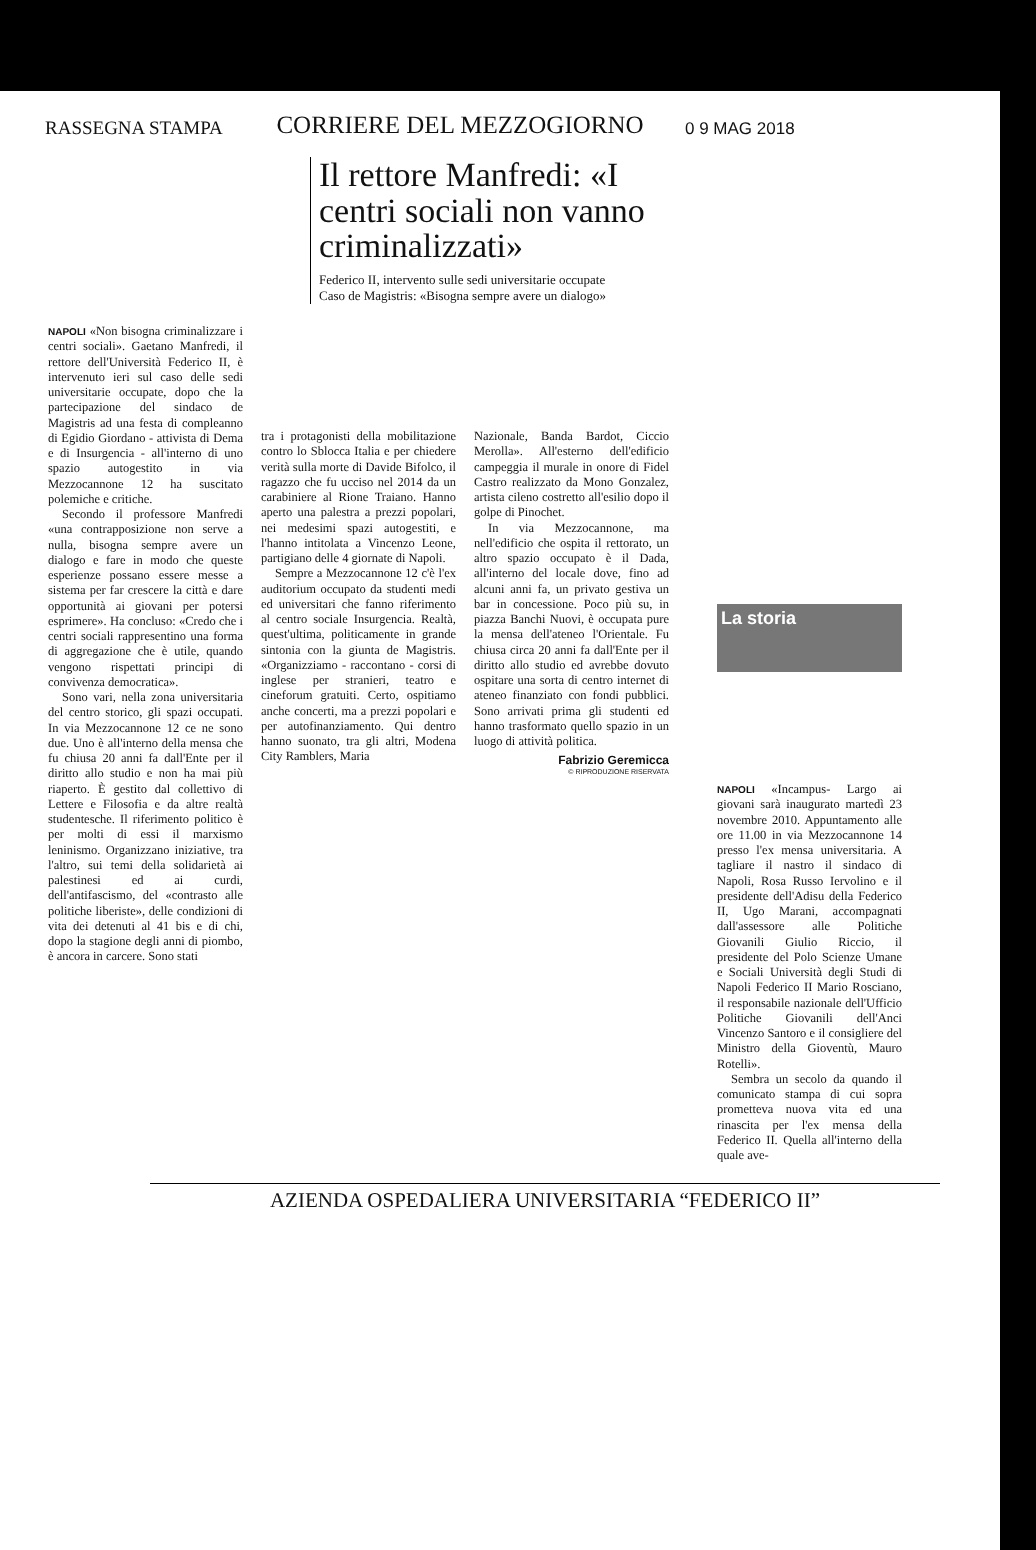RASSEGNA STAMPA
CORRIERE DEL MEZZOGIORNO
0 9 MAG 2018
Il rettore Manfredi: «I centri sociali non vanno criminalizzati»
Federico II, intervento sulle sedi universitarie occupate
Caso de Magistris: «Bisogna sempre avere un dialogo»
NAPOLI «Non bisogna criminalizzare i centri sociali». Gaetano Manfredi, il rettore dell'Università Federico II, è intervenuto ieri sul caso delle sedi universitarie occupate, dopo che la partecipazione del sindaco de Magistris ad una festa di compleanno di Egidio Giordano - attivista di Dema e di Insurgencia - all'interno di uno spazio autogestito in via Mezzocannone 12 ha suscitato polemiche e critiche.
Secondo il professore Manfredi «una contrapposizione non serve a nulla, bisogna sempre avere un dialogo e fare in modo che queste esperienze possano essere messe a sistema per far crescere la città e dare opportunità ai giovani per potersi esprimere». Ha concluso: «Credo che i centri sociali rappresentino una forma di aggregazione che è utile, quando vengono rispettati principi di convivenza democratica».
Sono vari, nella zona universitaria del centro storico, gli spazi occupati. In via Mezzocannone 12 ce ne sono due. Uno è all'interno della mensa che fu chiusa 20 anni fa dall'Ente per il diritto allo studio e non ha mai più riaperto. È gestito dal collettivo di Lettere e Filosofia e da altre realtà studentesche. Il riferimento politico è per molti di essi il marxismo leninismo. Organizzano iniziative, tra l'altro, sui temi della solidarietà ai palestinesi ed ai curdi, dell'antifascismo, del «contrasto alle politiche liberiste», delle condizioni di vita dei detenuti al 41 bis e di chi, dopo la stagione degli anni di piombo, è ancora in carcere. Sono stati
tra i protagonisti della mobilitazione contro lo Sblocca Italia e per chiedere verità sulla morte di Davide Bifolco, il ragazzo che fu ucciso nel 2014 da un carabiniere al Rione Traiano. Hanno aperto una palestra a prezzi popolari, nei medesimi spazi autogestiti, e l'hanno intitolata a Vincenzo Leone, partigiano delle 4 giornate di Napoli.
Sempre a Mezzocannone 12 c'è l'ex auditorium occupato da studenti medi ed universitari che fanno riferimento al centro sociale Insurgencia. Realtà, quest'ultima, politicamente in grande sintonia con la giunta de Magistris. «Organizziamo - raccontano - corsi di inglese per stranieri, teatro e cineforum gratuiti. Certo, ospitiamo anche concerti, ma a prezzi popolari e per autofinanziamento. Qui dentro hanno suonato, tra gli altri, Modena City Ramblers, Maria
Nazionale, Banda Bardot, Ciccio Merolla». All'esterno dell'edificio campeggia il murale in onore di Fidel Castro realizzato da Mono Gonzalez, artista cileno costretto all'esilio dopo il golpe di Pinochet.
In via Mezzocannone, ma nell'edificio che ospita il rettorato, un altro spazio occupato è il Dada, all'interno del locale dove, fino ad alcuni anni fa, un privato gestiva un bar in concessione. Poco più su, in piazza Banchi Nuovi, è occupata pure la mensa dell'ateneo l'Orientale. Fu chiusa circa 20 anni fa dall'Ente per il diritto allo studio ed avrebbe dovuto ospitare una sorta di centro internet di ateneo finanziato con fondi pubblici. Sono arrivati prima gli studenti ed hanno trasformato quello spazio in un luogo di attività politica.
Fabrizio Geremicca
© RIPRODUZIONE RISERVATA
La storia
NAPOLI «Incampus- Largo ai giovani sarà inaugurato martedì 23 novembre 2010. Appuntamento alle ore 11.00 in via Mezzocannone 14 presso l'ex mensa universitaria. A tagliare il nastro il sindaco di Napoli, Rosa Russo Iervolino e il presidente dell'Adisu della Federico II, Ugo Marani, accompagnati dall'assessore alle Politiche Giovanili Giulio Riccio, il presidente del Polo Scienze Umane e Sociali Università degli Studi di Napoli Federico II Mario Rosciano, il responsabile nazionale dell'Ufficio Politiche Giovanili dell'Anci Vincenzo Santoro e il consigliere del Ministro della Gioventù, Mauro Rotelli».
Sembra un secolo da quando il comunicato stampa di cui sopra prometteva nuova vita ed una rinascita per l'ex mensa della Federico II. Quella all'interno della quale ave-
AZIENDA OSPEDALIERA UNIVERSITARIA “FEDERICO II”